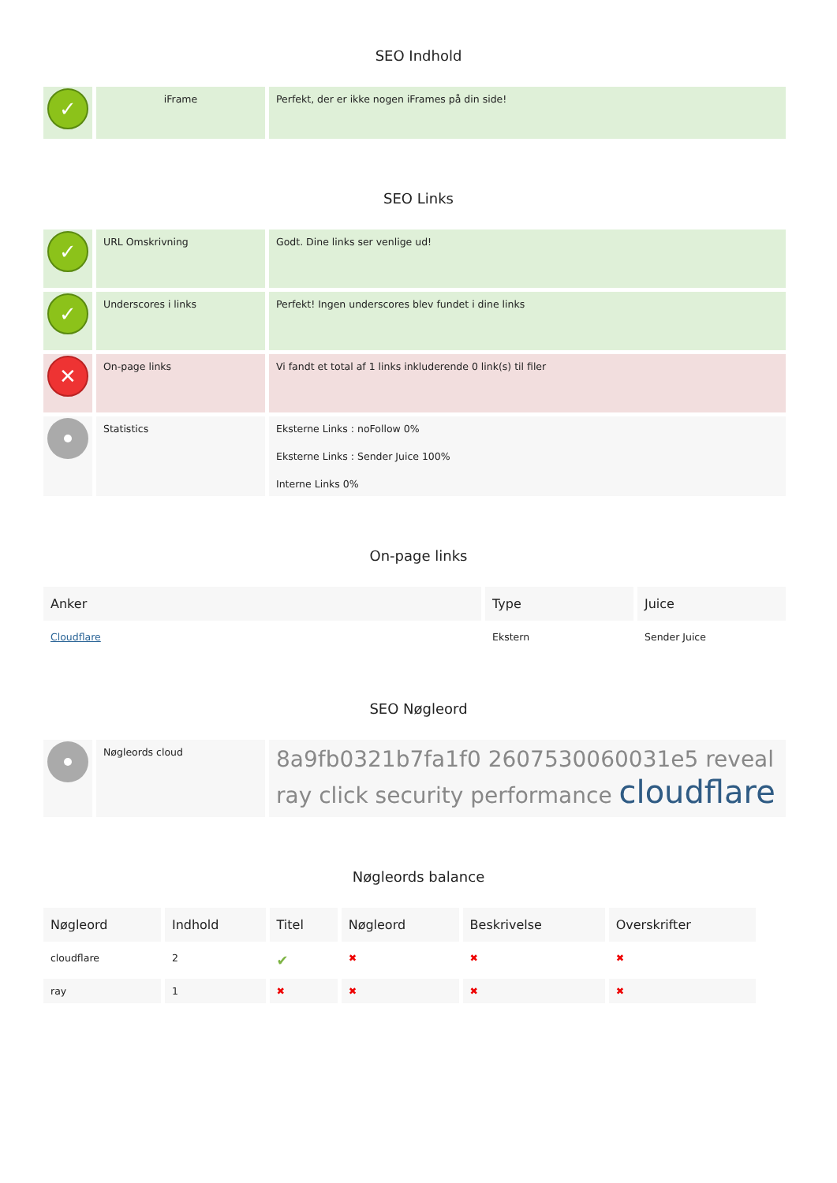SEO Indhold
| ✓ | iFrame | Perfekt, der er ikke nogen iFrames på din side! |
SEO Links
| ✓ | URL Omskrivning | Godt. Dine links ser venlige ud! |
| ✓ | Underscores i links | Perfekt! Ingen underscores blev fundet i dine links |
| ✕ | On-page links | Vi fandt et total af 1 links inkluderende 0 link(s) til filer |
| | Statistics | Eksterne Links : noFollow 0% Eksterne Links : Sender Juice 100% Interne Links 0% |
On-page links
| Anker | Type | Juice |
| --- | --- | --- |
| Cloudflare | Ekstern | Sender Juice |
SEO Nøgleord
| | Nøgleords cloud | 8a9fb0321b7fa1f0 2607530060031e5 reveal ray click security performance cloudflare |
Nøgleords balance
| Nøgleord | Indhold | Titel | Nøgleord | Beskrivelse | Overskrifter |
| --- | --- | --- | --- | --- | --- |
| cloudflare | 2 | ✔ | ✖ | ✖ | ✖ |
| ray | 1 | ✖ | ✖ | ✖ | ✖ |